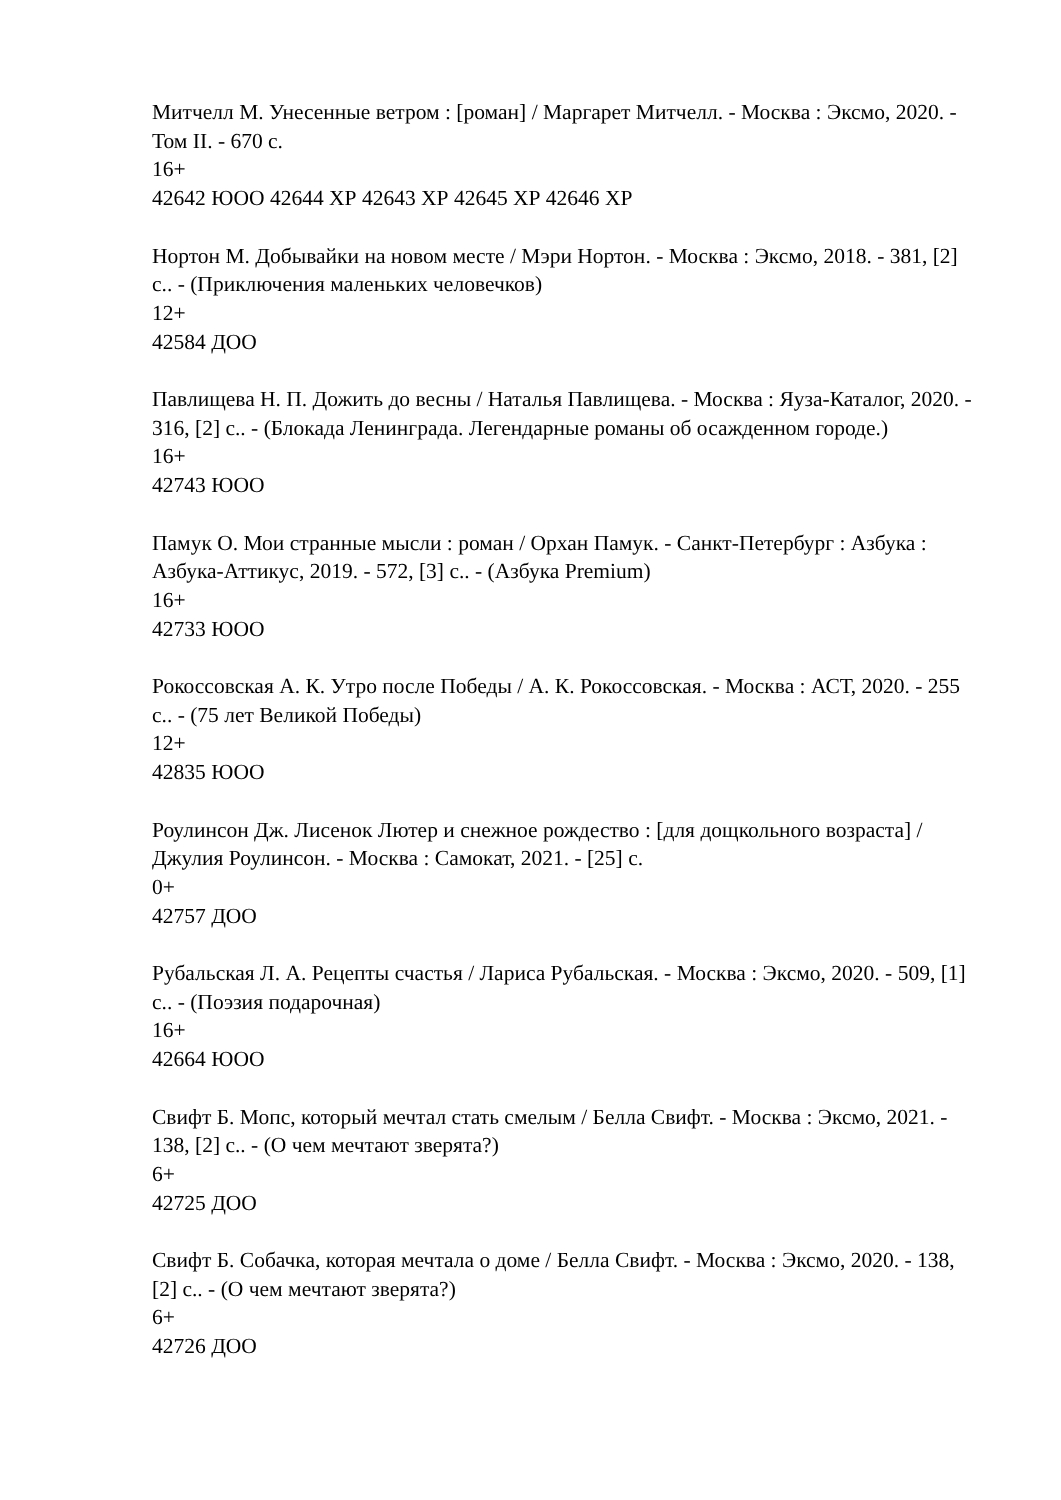Митчелл М. Унесенные ветром : [роман] / Маргарет Митчелл. - Москва : Эксмо, 2020. - Том II. - 670 с.
16+
42642 ЮОО 42644 ХР 42643 ХР 42645 ХР 42646 ХР
Нортон М. Добывайки на новом месте / Мэри Нортон. - Москва : Эксмо, 2018. - 381, [2] с.. - (Приключения маленьких человечков)
12+
42584 ДОО
Павлищева Н. П. Дожить до весны / Наталья Павлищева. - Москва : Яуза-Каталог, 2020. - 316, [2] с.. - (Блокада Ленинграда. Легендарные романы об осажденном городе.)
16+
42743 ЮОО
Памук О. Мои странные мысли : роман / Орхан Памук. - Санкт-Петербург : Азбука : Азбука-Аттикус, 2019. - 572, [3] с.. - (Азбука Premium)
16+
42733 ЮОО
Рокоссовская А. К. Утро после Победы / А. К. Рокоссовская. - Москва : АСТ, 2020. - 255 с.. - (75 лет Великой Победы)
12+
42835 ЮОО
Роулинсон Дж. Лисенок Лютер и снежное рождество : [для дощкольного возраста] / Джулия Роулинсон. - Москва : Самокат, 2021. - [25] с.
0+
42757 ДОО
Рубальская Л. А. Рецепты счастья / Лариса Рубальская. - Москва : Эксмо, 2020. - 509, [1] с.. - (Поэзия подарочная)
16+
42664 ЮОО
Свифт Б. Мопс, который мечтал стать смелым / Белла Свифт. - Москва : Эксмо, 2021. - 138, [2] с.. - (О чем мечтают зверята?)
6+
42725 ДОО
Свифт Б. Собачка, которая мечтала о доме / Белла Свифт. - Москва : Эксмо, 2020. - 138, [2] с.. - (О чем мечтают зверята?)
6+
42726 ДОО